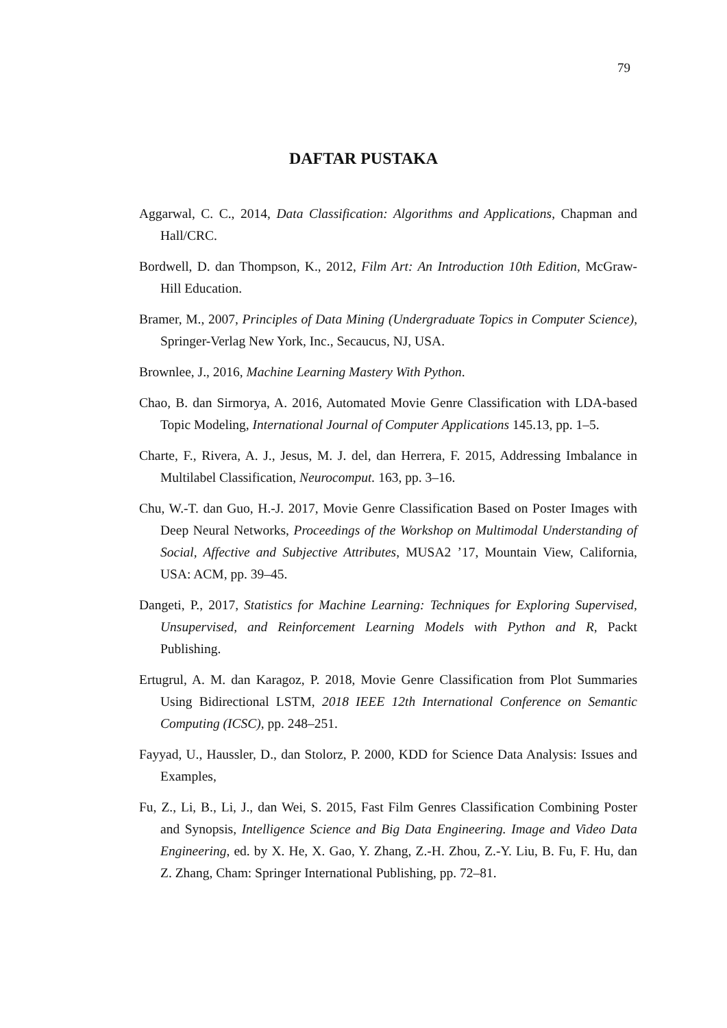79
DAFTAR PUSTAKA
Aggarwal, C. C., 2014, Data Classification: Algorithms and Applications, Chapman and Hall/CRC.
Bordwell, D. dan Thompson, K., 2012, Film Art: An Introduction 10th Edition, McGraw-Hill Education.
Bramer, M., 2007, Principles of Data Mining (Undergraduate Topics in Computer Science), Springer-Verlag New York, Inc., Secaucus, NJ, USA.
Brownlee, J., 2016, Machine Learning Mastery With Python.
Chao, B. dan Sirmorya, A. 2016, Automated Movie Genre Classification with LDA-based Topic Modeling, International Journal of Computer Applications 145.13, pp. 1–5.
Charte, F., Rivera, A. J., Jesus, M. J. del, dan Herrera, F. 2015, Addressing Imbalance in Multilabel Classification, Neurocomput. 163, pp. 3–16.
Chu, W.-T. dan Guo, H.-J. 2017, Movie Genre Classification Based on Poster Images with Deep Neural Networks, Proceedings of the Workshop on Multimodal Understanding of Social, Affective and Subjective Attributes, MUSA2 ’17, Mountain View, California, USA: ACM, pp. 39–45.
Dangeti, P., 2017, Statistics for Machine Learning: Techniques for Exploring Supervised, Unsupervised, and Reinforcement Learning Models with Python and R, Packt Publishing.
Ertugrul, A. M. dan Karagoz, P. 2018, Movie Genre Classification from Plot Summaries Using Bidirectional LSTM, 2018 IEEE 12th International Conference on Semantic Computing (ICSC), pp. 248–251.
Fayyad, U., Haussler, D., dan Stolorz, P. 2000, KDD for Science Data Analysis: Issues and Examples,
Fu, Z., Li, B., Li, J., dan Wei, S. 2015, Fast Film Genres Classification Combining Poster and Synopsis, Intelligence Science and Big Data Engineering. Image and Video Data Engineering, ed. by X. He, X. Gao, Y. Zhang, Z.-H. Zhou, Z.-Y. Liu, B. Fu, F. Hu, dan Z. Zhang, Cham: Springer International Publishing, pp. 72–81.